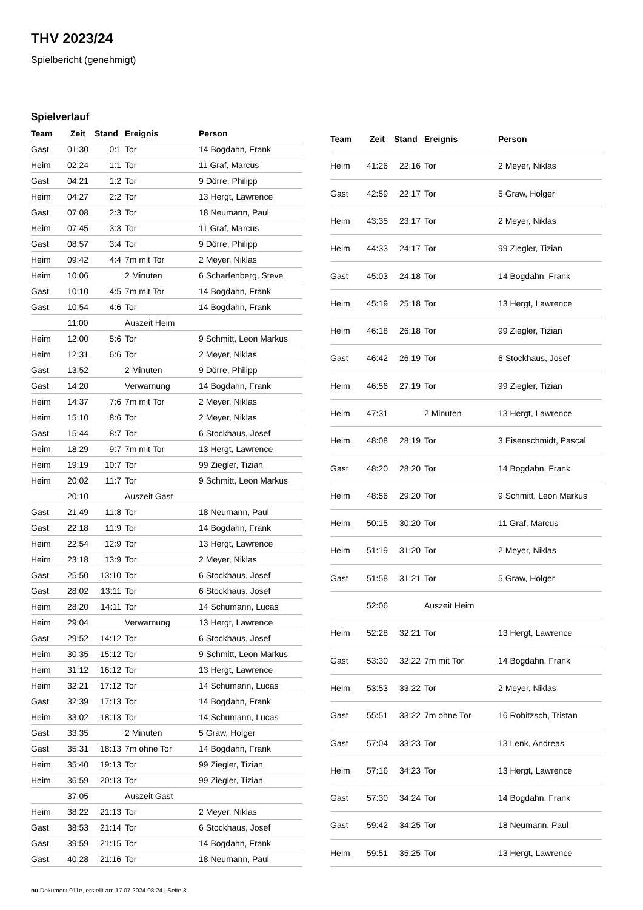THV 2023/24
Spielbericht (genehmigt)
Spielverlauf
| Team | Zeit | Stand | Ereignis | Person |
| --- | --- | --- | --- | --- |
| Gast | 01:30 | 0:1 | Tor | 14 Bogdahn, Frank |
| Heim | 02:24 | 1:1 | Tor | 11 Graf, Marcus |
| Gast | 04:21 | 1:2 | Tor | 9 Dörre, Philipp |
| Heim | 04:27 | 2:2 | Tor | 13 Hergt, Lawrence |
| Gast | 07:08 | 2:3 | Tor | 18 Neumann, Paul |
| Heim | 07:45 | 3:3 | Tor | 11 Graf, Marcus |
| Gast | 08:57 | 3:4 | Tor | 9 Dörre, Philipp |
| Heim | 09:42 | 4:4 | 7m mit Tor | 2 Meyer, Niklas |
| Heim | 10:06 | | 2 Minuten | 6 Scharfenberg, Steve |
| Gast | 10:10 | 4:5 | 7m mit Tor | 14 Bogdahn, Frank |
| Gast | 10:54 | 4:6 | Tor | 14 Bogdahn, Frank |
| | 11:00 | | Auszeit Heim | |
| Heim | 12:00 | 5:6 | Tor | 9 Schmitt, Leon Markus |
| Heim | 12:31 | 6:6 | Tor | 2 Meyer, Niklas |
| Gast | 13:52 | | 2 Minuten | 9 Dörre, Philipp |
| Gast | 14:20 | | Verwarnung | 14 Bogdahn, Frank |
| Heim | 14:37 | 7:6 | 7m mit Tor | 2 Meyer, Niklas |
| Heim | 15:10 | 8:6 | Tor | 2 Meyer, Niklas |
| Gast | 15:44 | 8:7 | Tor | 6 Stockhaus, Josef |
| Heim | 18:29 | 9:7 | 7m mit Tor | 13 Hergt, Lawrence |
| Heim | 19:19 | 10:7 | Tor | 99 Ziegler, Tizian |
| Heim | 20:02 | 11:7 | Tor | 9 Schmitt, Leon Markus |
| | 20:10 | | Auszeit Gast | |
| Gast | 21:49 | 11:8 | Tor | 18 Neumann, Paul |
| Gast | 22:18 | 11:9 | Tor | 14 Bogdahn, Frank |
| Heim | 22:54 | 12:9 | Tor | 13 Hergt, Lawrence |
| Heim | 23:18 | 13:9 | Tor | 2 Meyer, Niklas |
| Gast | 25:50 | 13:10 | Tor | 6 Stockhaus, Josef |
| Gast | 28:02 | 13:11 | Tor | 6 Stockhaus, Josef |
| Heim | 28:20 | 14:11 | Tor | 14 Schumann, Lucas |
| Heim | 29:04 | | Verwarnung | 13 Hergt, Lawrence |
| Gast | 29:52 | 14:12 | Tor | 6 Stockhaus, Josef |
| Heim | 30:35 | 15:12 | Tor | 9 Schmitt, Leon Markus |
| Heim | 31:12 | 16:12 | Tor | 13 Hergt, Lawrence |
| Heim | 32:21 | 17:12 | Tor | 14 Schumann, Lucas |
| Gast | 32:39 | 17:13 | Tor | 14 Bogdahn, Frank |
| Heim | 33:02 | 18:13 | Tor | 14 Schumann, Lucas |
| Gast | 33:35 | | 2 Minuten | 5 Graw, Holger |
| Gast | 35:31 | 18:13 | 7m ohne Tor | 14 Bogdahn, Frank |
| Heim | 35:40 | 19:13 | Tor | 99 Ziegler, Tizian |
| Heim | 36:59 | 20:13 | Tor | 99 Ziegler, Tizian |
| | 37:05 | | Auszeit Gast | |
| Heim | 38:22 | 21:13 | Tor | 2 Meyer, Niklas |
| Gast | 38:53 | 21:14 | Tor | 6 Stockhaus, Josef |
| Gast | 39:59 | 21:15 | Tor | 14 Bogdahn, Frank |
| Gast | 40:28 | 21:16 | Tor | 18 Neumann, Paul |
| Team | Zeit | Stand | Ereignis | Person |
| --- | --- | --- | --- | --- |
| Heim | 41:26 | 22:16 | Tor | 2 Meyer, Niklas |
| Gast | 42:59 | 22:17 | Tor | 5 Graw, Holger |
| Heim | 43:35 | 23:17 | Tor | 2 Meyer, Niklas |
| Heim | 44:33 | 24:17 | Tor | 99 Ziegler, Tizian |
| Gast | 45:03 | 24:18 | Tor | 14 Bogdahn, Frank |
| Heim | 45:19 | 25:18 | Tor | 13 Hergt, Lawrence |
| Heim | 46:18 | 26:18 | Tor | 99 Ziegler, Tizian |
| Gast | 46:42 | 26:19 | Tor | 6 Stockhaus, Josef |
| Heim | 46:56 | 27:19 | Tor | 99 Ziegler, Tizian |
| Heim | 47:31 | | 2 Minuten | 13 Hergt, Lawrence |
| Heim | 48:08 | 28:19 | Tor | 3 Eisenschmidt, Pascal |
| Gast | 48:20 | 28:20 | Tor | 14 Bogdahn, Frank |
| Heim | 48:56 | 29:20 | Tor | 9 Schmitt, Leon Markus |
| Heim | 50:15 | 30:20 | Tor | 11 Graf, Marcus |
| Heim | 51:19 | 31:20 | Tor | 2 Meyer, Niklas |
| Gast | 51:58 | 31:21 | Tor | 5 Graw, Holger |
| | 52:06 | | Auszeit Heim | |
| Heim | 52:28 | 32:21 | Tor | 13 Hergt, Lawrence |
| Gast | 53:30 | 32:22 | 7m mit Tor | 14 Bogdahn, Frank |
| Heim | 53:53 | 33:22 | Tor | 2 Meyer, Niklas |
| Gast | 55:51 | 33:22 | 7m ohne Tor | 16 Robitzsch, Tristan |
| Gast | 57:04 | 33:23 | Tor | 13 Lenk, Andreas |
| Heim | 57:16 | 34:23 | Tor | 13 Hergt, Lawrence |
| Gast | 57:30 | 34:24 | Tor | 14 Bogdahn, Frank |
| Gast | 59:42 | 34:25 | Tor | 18 Neumann, Paul |
| Heim | 59:51 | 35:25 | Tor | 13 Hergt, Lawrence |
nu.Dokument 011e, erstellt am 17.07.2024 08:24 | Seite 3